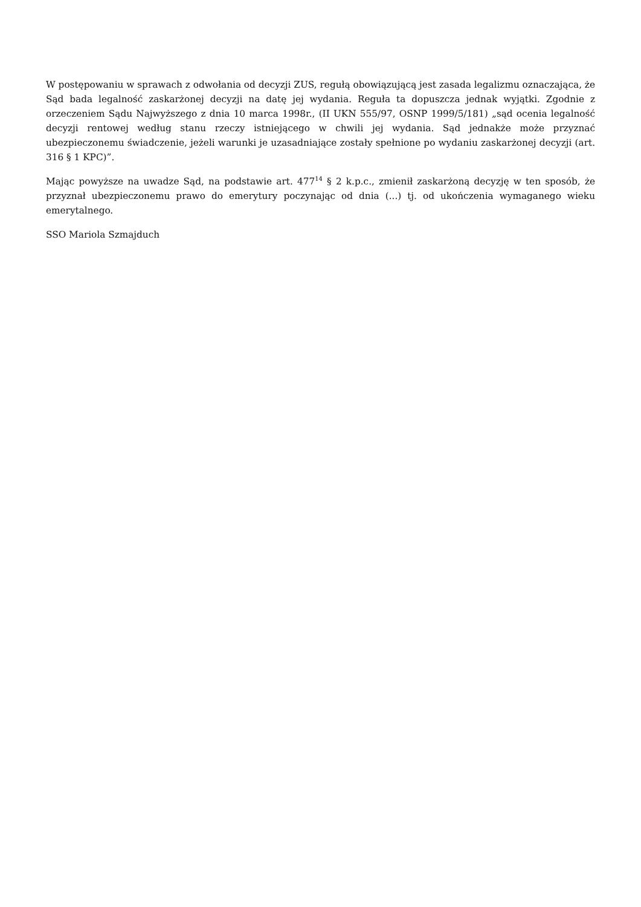W postępowaniu w sprawach z odwołania od decyzji ZUS, regułą obowiązującą jest zasada legalizmu oznaczająca, że Sąd bada legalność zaskarżonej decyzji na datę jej wydania. Reguła ta dopuszcza jednak wyjątki. Zgodnie z orzeczeniem Sądu Najwyższego z dnia 10 marca 1998r., (II UKN 555/97, OSNP 1999/5/181) „sąd ocenia legalność decyzji rentowej według stanu rzeczy istniejącego w chwili jej wydania. Sąd jednakże może przyznać ubezpieczonemu świadczenie, jeżeli warunki je uzasadniające zostały spełnione po wydaniu zaskarżonej decyzji (art. 316 § 1 KPC)”.
Mając powyższe na uwadze Sąd, na podstawie art. 477<sup>14</sup> § 2 k.p.c., zmienił zaskarżoną decyzję w ten sposób, że przyznał ubezpieczonemu prawo do emerytury poczynając od dnia (...) tj. od ukończenia wymaganego wieku emerytalnego.
SSO Mariola Szmajduch